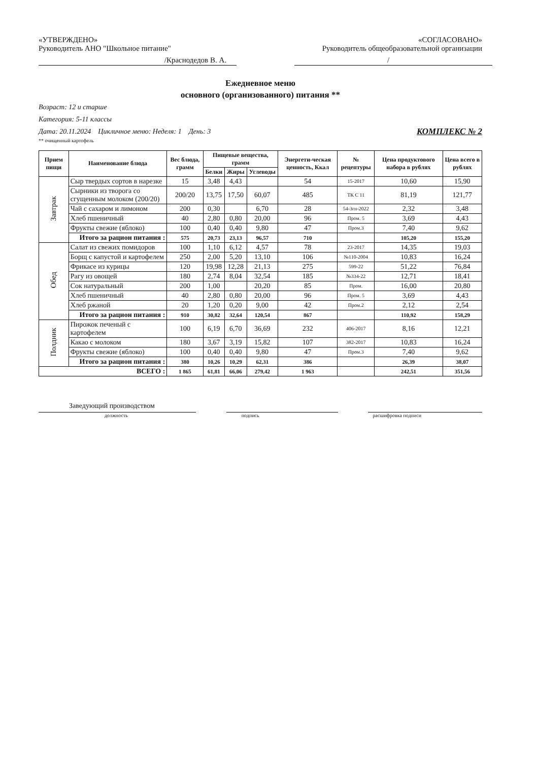«УТВЕРЖДЕНО»
Руководитель АНО "Школьное питание"
/Краснодедов В. А.
«СОГЛАСОВАНО»
Руководитель общеобразовательной организации
/
Ежедневное меню
основного (организованного) питания **
Возраст: 12 и старше
Категория: 5-11 классы
Дата: 20.11.2024 Цикличное меню: Неделя: 1 День: 3 КОМПЛЕКС № 2
** очищенный картофель
| Прием пищи | Наименование блюда | Вес блюда, грамм | Пищевые вещества, грамм | | | Энергети-ческая ценность, Ккал | № рецептуры | Цена продуктового набора в рублях | Цена всего в рублях |
| --- | --- | --- | --- | --- | --- | --- | --- | --- | --- |
| | | | Белки | Жиры | Углеводы | | | | |
| Завтрак | Сыр твердых сортов в нарезке | 15 | 3,48 | 4,43 | | 54 | 15-2017 | 10,60 | 15,90 |
| | Сырники из творога со сгущенным молоком (200/20) | 200/20 | 13,75 | 17,50 | 60,07 | 485 | ТК С 11 | 81,19 | 121,77 |
| | Чай с сахаром и лимоном | 200 | 0,30 | | 6,70 | 28 | 54-3гн-2022 | 2,32 | 3,48 |
| | Хлеб пшеничный | 40 | 2,80 | 0,80 | 20,00 | 96 | Пром. 5 | 3,69 | 4,43 |
| | Фрукты свежие (яблоко) | 100 | 0,40 | 0,40 | 9,80 | 47 | Пром.3 | 7,40 | 9,62 |
| | Итого за рацион питания : | 575 | 20,73 | 23,13 | 96,57 | 710 | | 105,20 | 155,20 |
| Обед | Салат из свежих помидоров | 100 | 1,10 | 6,12 | 4,57 | 78 | 23-2017 | 14,35 | 19,03 |
| | Борщ с капустой и картофелем | 250 | 2,00 | 5,20 | 13,10 | 106 | №110-2004 | 10,83 | 16,24 |
| | Фрикасе из курицы | 120 | 19,98 | 12,28 | 21,13 | 275 | 599-22 | 51,22 | 76,84 |
| | Рагу из овощей | 180 | 2,74 | 8,04 | 32,54 | 185 | №334-22 | 12,71 | 18,41 |
| | Сок натуральный | 200 | 1,00 | | 20,20 | 85 | Пром. | 16,00 | 20,80 |
| | Хлеб пшеничный | 40 | 2,80 | 0,80 | 20,00 | 96 | Пром. 5 | 3,69 | 4,43 |
| | Хлеб ржаной | 20 | 1,20 | 0,20 | 9,00 | 42 | Пром.2 | 2,12 | 2,54 |
| | Итого за рацион питания : | 910 | 30,82 | 32,64 | 120,54 | 867 | | 110,92 | 158,29 |
| Полдник | Пирожок печеный с картофелем | 100 | 6,19 | 6,70 | 36,69 | 232 | 406-2017 | 8,16 | 12,21 |
| | Какао с молоком | 180 | 3,67 | 3,19 | 15,82 | 107 | 382-2017 | 10,83 | 16,24 |
| | Фрукты свежие (яблоко) | 100 | 0,40 | 0,40 | 9,80 | 47 | Пром.3 | 7,40 | 9,62 |
| | Итого за рацион питания : | 380 | 10,26 | 10,29 | 62,31 | 386 | | 26,39 | 38,07 |
| ВСЕГО : | | 1 865 | 61,81 | 66,06 | 279,42 | 1 963 | | 242,51 | 351,56 |
Заведующий производством
должность подпись расшифровка подписи